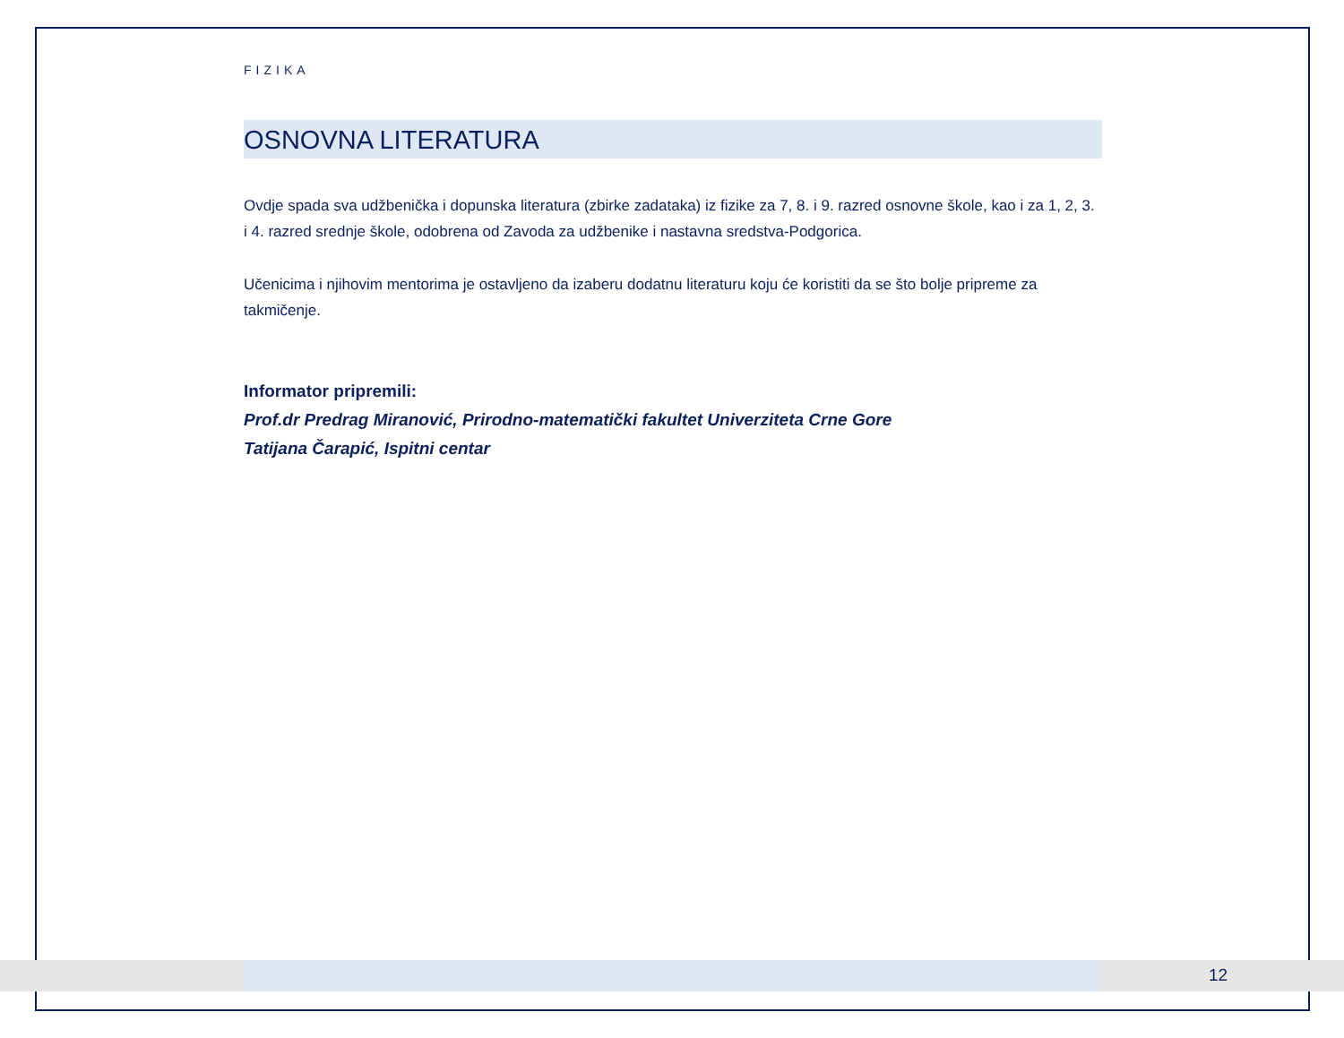FIZIKA
OSNOVNA LITERATURA
Ovdje spada sva udžbenička i dopunska literatura (zbirke zadataka) iz fizike za 7, 8. i 9. razred osnovne škole, kao i za 1, 2, 3. i 4. razred srednje škole, odobrena od Zavoda za udžbenike i nastavna sredstva-Podgorica.
Učenicima i njihovim mentorima je ostavljeno da izaberu dodatnu literaturu koju će koristiti da se što bolje pripreme za takmičenje.
Informator pripremili:
Prof.dr Predrag Miranović, Prirodno-matematički fakultet Univerziteta Crne Gore
Tatijana Čarapić, Ispitni centar
12